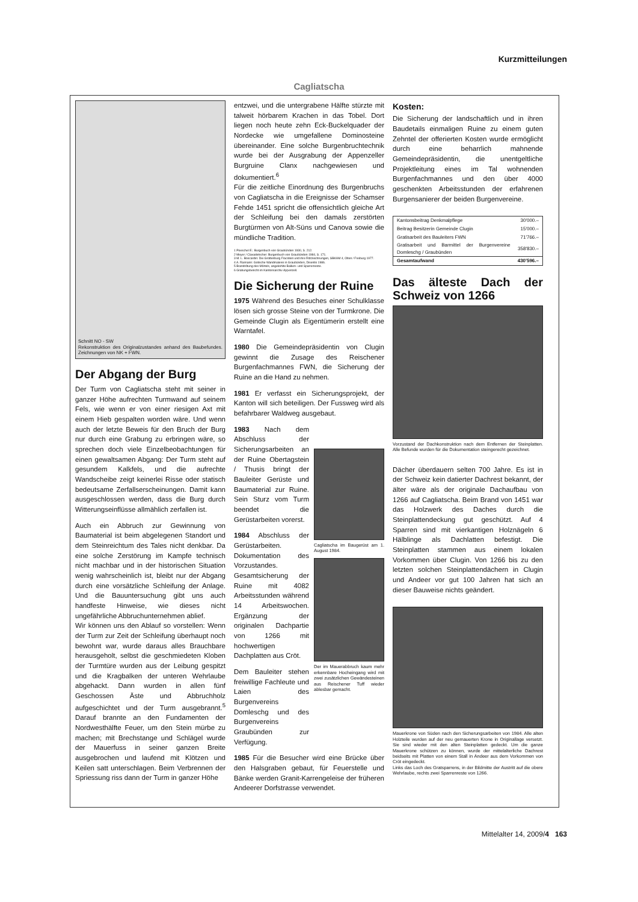Kurzmitteilungen
Cagliatscha
Schnitt NO - SW
Rekonstruktion des Originalzustandes anhand des Baubefundes. Zeichnungen von NK + FWN.
Der Abgang der Burg
Der Turm von Cagliatscha steht mit seiner in ganzer Höhe aufrechten Turmwand auf seinem Fels, wie wenn er von einer riesigen Axt mit einem Hieb gespalten worden wäre. Und wenn auch der letzte Beweis für den Bruch der Burg nur durch eine Grabung zu erbringen wäre, so sprechen doch viele Einzelbeobachtungen für einen gewaltsamen Abgang: Der Turm steht auf gesundem Kalkfels, und die aufrechte Wandscheibe zeigt keinerlei Risse oder statisch bedeutsame Zerfallserscheinungen. Damit kann ausgeschlossen werden, dass die Burg durch Witterungseinflüsse allmählich zerfallen ist.
Auch ein Abbruch zur Gewinnung von Baumaterial ist beim abgelegenen Standort und dem Steinreichtum des Tales nicht denkbar. Da eine solche Zerstörung im Kampfe technisch nicht machbar und in der historischen Situation wenig wahrscheinlich ist, bleibt nur der Abgang durch eine vorsätzliche Schleifung der Anlage. Und die Bauuntersuchung gibt uns auch handfeste Hinweise, wie dieses nicht ungefährliche Abbruchunternehmen ablief.
Wir können uns den Ablauf so vorstellen: Wenn der Turm zur Zeit der Schleifung überhaupt noch bewohnt war, wurde daraus alles Brauchbare herausgeholt, selbst die geschmiedeten Kloben der Turmtüre wurden aus der Leibung gespitzt und die Kragbalken der unteren Wehrlaube abgehackt. Dann wurden in allen fünf Geschossen Äste und Abbruchholz aufgeschichtet und der Turm ausgebrannt.<sup>5</sup> Darauf brannte an den Fundamenten der Nordwesthälfte Feuer, um den Stein mürbe zu machen; mit Brechstange und Schlägel wurde der Mauerfuss in seiner ganzen Breite ausgebrochen und laufend mit Klötzen und Keilen satt unterschlagen. Beim Verbrennen der Spriessung riss dann der Turm in ganzer Höhe
entzwei, und die untergrabene Hälfte stürzte mit talweit hörbarem Krachen in das Tobel. Dort liegen noch heute zehn Eck-Buckelquader der Nordecke wie umgefallene Dominosteine übereinander. Eine solche Burgenbruchtechnik wurde bei der Ausgrabung der Appenzeller Burgruine Clanx nachgewiesen und dokumentiert.<sup>6</sup>
Für die zeitliche Einordnung des Burgenbruchs von Cagliatscha in die Ereignisse der Schamser Fehde 1451 spricht die offensichtlich gleiche Art der Schleifung bei den damals zerstörten Burgtürmen von Alt-Süns und Canova sowie die mündliche Tradition.
1 Poeschel E.: Burgenbuch von Graubünden 1930, S. 212.
2 Meyer / Clavadetscher: Burgenbuch von Graubünden 1984, S. 171.
3 M. L. Boscardin: Die Grottenburg Fracstein und ihre Ritzzeichnungen, SBKAM 4, Olten / Freiburg 1977.
4 A. Raimann: Gotische Wandmalerei in Graubünden, Disentis 1986.
5 Brandrötung des Mörtels, angekohlte Balken- und Sparrenreste.
6 Grabungsbericht im Kantonsarchiv Appenzell.
Die Sicherung der Ruine
1975 Während des Besuches einer Schulklasse lösen sich grosse Steine von der Turmkrone. Die Gemeinde Clugin als Eigentümerin erstellt eine Warntafel.
1980 Die Gemeindepräsidentin von Clugin gewinnt die Zusage des Reischener Burgenfachmannes FWN, die Sicherung der Ruine an die Hand zu nehmen.
1981 Er verfasst ein Sicherungsprojekt, der Kanton will sich beteiligen. Der Fussweg wird als befahrbarer Waldweg ausgebaut.
1983 Nach dem Abschluss der Sicherungsarbeiten an der Ruine Obertagstein / Thusis bringt der Bauleiter Gerüste und Baumaterial zur Ruine. Sein Sturz vom Turm beendet die Gerüstarbeiten vorerst.
1984 Abschluss der Gerüstarbeiten. Dokumentation des Vorzustandes. Gesamtsicherung der Ruine mit 4082 Arbeitsstunden während 14 Arbeitswochen. Ergänzung der originalen Dachpartie von 1266 mit hochwertigen Dachplatten aus Cröt.
Dem Bauleiter stehen freiwillige Fachleute und Laien des Burgenvereins Domleschg und des Burgenvereins Graubünden zur Verfügung.
Cagliatscha im Baugerüst am 1. August 1984.
Der im Mauerabbruch kaum mehr erkennbare Hocheingang wird mit zwei zusätzlichen Gewändesteinen aus Reischener Tuff wieder ablesbar gemacht.
1985 Für die Besucher wird eine Brücke über den Halsgraben gebaut, für Feuerstelle und Bänke werden Granit-Karrengeleise der früheren Andeerer Dorfstrasse verwendet.
Kosten:
Die Sicherung der landschaftlich und in ihren Baudetails einmaligen Ruine zu einem guten Zehntel der offerierten Kosten wurde ermöglicht durch eine beharrlich mahnende Gemeindepräsidentin, die unentgeltliche Projektleitung eines im Tal wohnenden Burgenfachmannes und den über 4000 geschenkten Arbeitsstunden der erfahrenen Burgensanierer der beiden Burgenvereine.
| Kantonsbeitrag Denkmalpflege | 30'000.– |
| Beitrag Besitzerin Gemeinde Clugin | 15'000.– |
| Gratisarbeit des Bauleiters FWN | 71'766.– |
| Gratisarbeit und Barmittel der Burgenvereine Domleschg / Graubünden | 358'830.– |
| Gesamtaufwand | 430'596.– |
Das älteste Dach der Schweiz von 1266
Vorzustand der Dachkonstruktion nach dem Entfernen der Steinplatten. Alle Befunde wurden für die Dokumentation steingerecht gezeichnet.
Dächer überdauern selten 700 Jahre. Es ist in der Schweiz kein datierter Dachrest bekannt, der älter wäre als der originale Dachaufbau von 1266 auf Cagliatscha. Beim Brand von 1451 war das Holzwerk des Daches durch die Steinplattendeckung gut geschützt. Auf 4 Sparren sind mit vierkantigen Holznägeln 6 Hälblinge als Dachlatten befestigt. Die Steinplatten stammen aus einem lokalen Vorkommen über Clugin. Von 1266 bis zu den letzten solchen Steinplattendächern in Clugin und Andeer vor gut 100 Jahren hat sich an dieser Bauweise nichts geändert.
Mauerkrone von Süden nach den Sicherungsarbeiten von 1984. Alle alten Holzteile wurden auf der neu gemauerten Krone in Originallage versetzt. Sie sind wieder mit den alten Steinplatten gedeckt. Um die ganze Mauerkrone schützen zu können, wurde der mittelalterliche Dachrest beidseits mit Platten von einem Stall in Andeer aus dem Vorkommen von Cröt eingedeckt.
Links das Loch des Gratsparrens, in der Bildmitte der Austritt auf die obere Wehrlaube, rechts zwei Sparrenreste von 1266.
Mittelalter 14, 2009/4 163